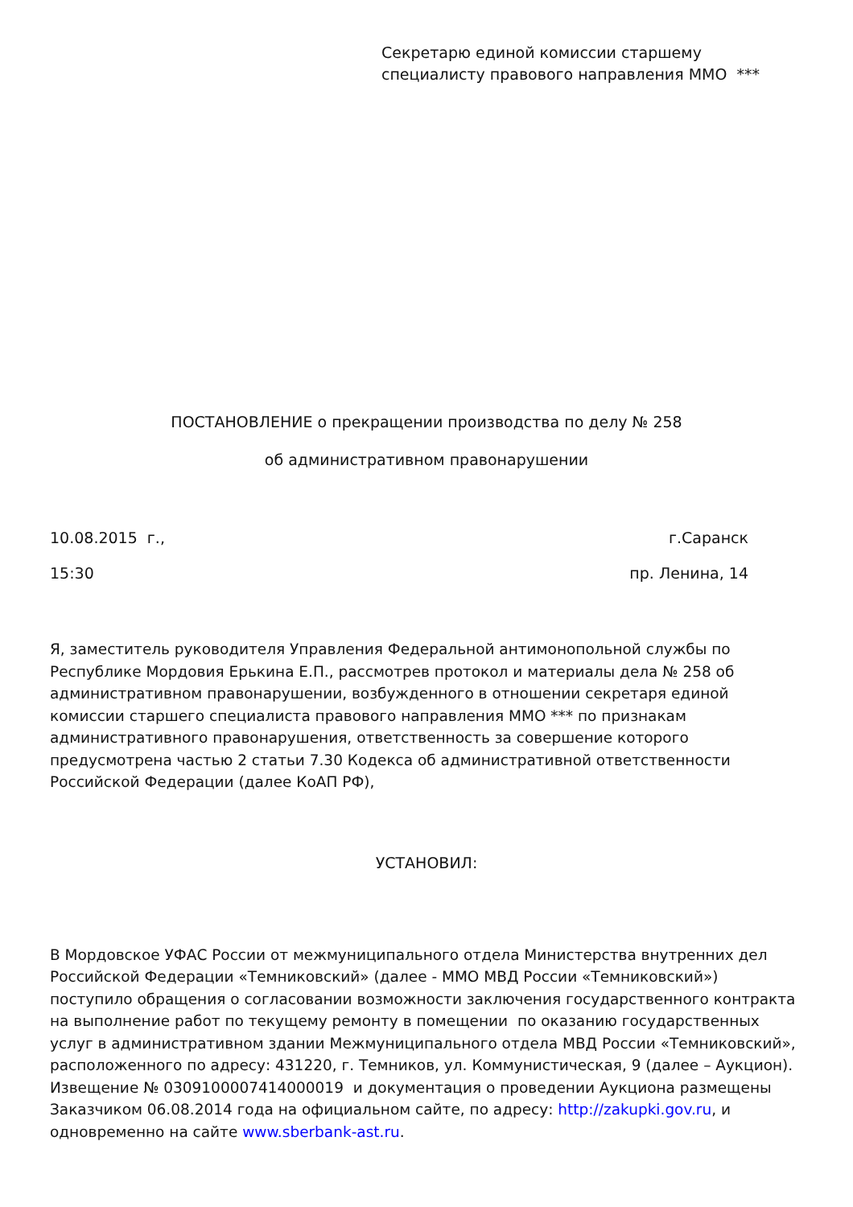Секретарю единой комиссии старшему
специалисту правового направления ММО ***
ПОСТАНОВЛЕНИЕ о прекращении производства по делу № 258
об административном правонарушении
10.08.2015 г., г.Саранск
15:30 пр. Ленина, 14
Я, заместитель руководителя Управления Федеральной антимонопольной службы по Республике Мордовия Ерькина Е.П., рассмотрев протокол и материалы дела № 258 об административном правонарушении, возбужденного в отношении секретаря единой комиссии старшего специалиста правового направления ММО *** по признакам административного правонарушения, ответственность за совершение которого предусмотрена частью 2 статьи 7.30 Кодекса об административной ответственности Российской Федерации (далее КоАП РФ),
УСТАНОВИЛ:
В Мордовское УФАС России от межмуниципального отдела Министерства внутренних дел Российской Федерации «Темниковский» (далее - ММО МВД России «Темниковский») поступило обращения о согласовании возможности заключения государственного контракта на выполнение работ по текущему ремонту в помещении по оказанию государственных услуг в административном здании Межмуниципального отдела МВД России «Темниковский», расположенного по адресу: 431220, г. Темников, ул. Коммунистическая, 9 (далее – Аукцион). Извещение № 0309100007414000019 и документация о проведении Аукциона размещены Заказчиком 06.08.2014 года на официальном сайте, по адресу: http://zakupki.gov.ru, и одновременно на сайте www.sberbank-ast.ru.